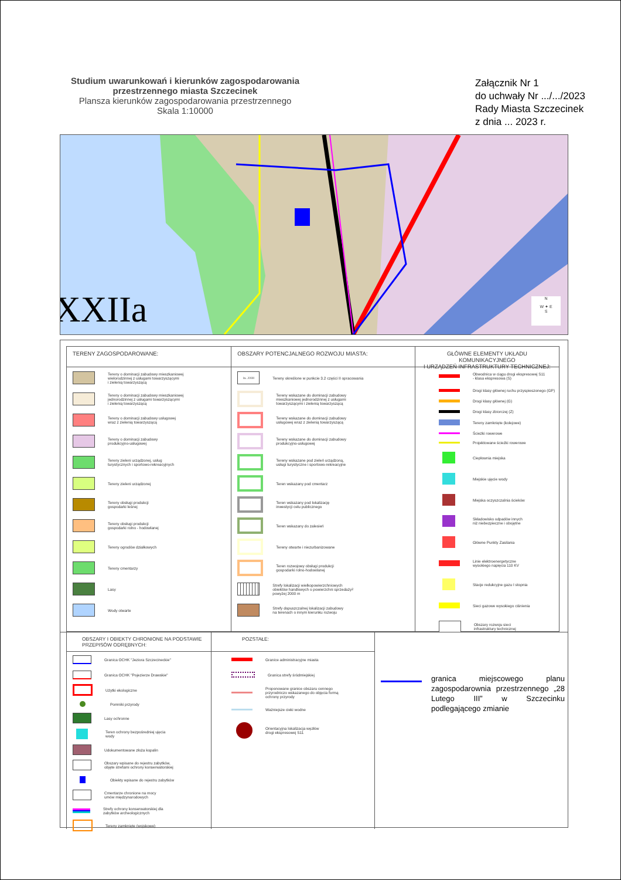Studium uwarunkowań i kierunków zagospodarowania
przestrzennego miasta Szczecinek
Plansza kierunków zagospodarowania przestrzennego
Skala 1:10000
Załącznik Nr 1
do uchwały Nr .../.../2023
Rady Miasta Szczecinek
z dnia ... 2023 r.
XXIIa
N
W ✦ E
S
TERENY ZAGOSPODAROWANE:
Tereny o dominacji zabudowy mieszkaniowej
wielorodzinnej z usługami towarzyszącymi
i zielenią towarzyszącą
Tereny o dominacji zabudowy mieszkaniowej
jednorodzinnej z usługami towarzyszącymi
i zielenią towarzyszącą
Tereny o dominacji zabudowy usługowej
wraz z zielenią towarzyszącą
Tereny o dominacji zabudowy
produkcyjno-usługowej
Tereny zieleni urządzonej, usług
turystycznych i sportowo-rekreacyjnych
Tereny zieleni urządzonej
Tereny obsługi produkcji
gospodarki leśnej
Tereny obsługi produkcji
gospodarki rolno - hodowlanej
Tereny ogrodów działkowych
Tereny cmentarzy
Lasy
Wody otwarte
OBSZARY POTENCJALNEGO ROZWOJU MIASTA:
Ia...XXIII
Tereny określone w punkcie 3.2 części II opracowania
Tereny wskazane do dominacji zabudowy
mieszkaniowej jednorodzinnej z usługami
towarzyszącymi i zielenią towarzyszącą
Tereny wskazane do dominacji zabudowy
usługowej wraz z zielenią towarzyszącą
Tereny wskazane do dominacji zabudowy
produkcyjno-usługowej
Tereny wskazane pod zieleń urządzoną,
usługi turystyczne i sportowo-rekreacyjne
Teren wskazany pod cmentarz
Teren wskazany pod lokalizację
inwestycji celu publicznego
Teren wskazany do zalesień
Tereny otwarte i niezurbanizowane
Teren rozwojowy obsługi produkcji
gospodarki rolno-hodowlanej
Strefy lokalizacji wielkopowierzchniowych
obiektów handlowych o powierzchni sprzedaży
powyżej 2000 m<sup>2</sup>
Strefy dopuszczalnej lokalizacji zabudowy
na terenach o innym kierunku rozwoju
GŁÓWNE ELEMENTY UKŁADU KOMUNIKACYJNEGO
I URZĄDZEŃ INFRASTRUKTURY TECHNICZNEJ:
Obwodnica w ciągu drogi ekspresowej S11
- klasa ekspresowa (S)
Drogi klasy głównej ruchu przyspieszonego (GP)
Drogi klasy głównej (G)
Drogi klasy zbiorczej (Z)
Tereny zamknięte (kolejowe)
Ścieżki rowerowe
Projektowane ścieżki rowerowe
Ciepłownia miejska
Miejskie ujęcie wody
Miejska oczyszczalnia ścieków
Składowisko odpadów innych
niż niebezpieczne i obojętne
Główne Punkty Zasilania
Linie elektroenergetyczne
wysokiego napięcia 110 KV
Stacje redukcyjne gazu I stopnia
Sieci gazowe wysokiego ciśnienia
Obszary rozwoju sieci
infrastruktury technicznej
OBSZARY I OBIEKTY CHRONIONE NA PODSTAWIE
PRZEPISÓW ODRĘBNYCH:
Granica OCHK "Jeziora Szczecineckie"
Granica OCHK "Pojezierze Drawskie"
Użytki ekologiczne
Pomniki przyrody
Lasy ochronne
Teren ochrony bezpośredniej ujęcia
wody
Udokumentowane złoża kopalin
Obszary wpisane do rejestru zabytków,
objęte strefami ochrony konserwatorskiej
Obiekty wpisane do rejestru zabytków
Cmentarze chronione na mocy
umów międzynarodowych
Strefy ochrony konserwatorskiej dla
zabytków archeologicznych
Tereny zamknięte (wojskowe)
POZSTAŁE:
Granice administracyjne miasta
Granica strefy śródmiejskiej
Proponowane granice obszaru cennego
przyrodniczo wskazanego do objęcia formą
ochrony przyrody
Ważniejsze cieki wodne
Orientacyjna lokalizacja węzłów
drogi ekspresowej S11
granica miejscowego planu zagospodarownia przestrzennego „28 Lutego III” w Szczecinku podlegającego zmianie